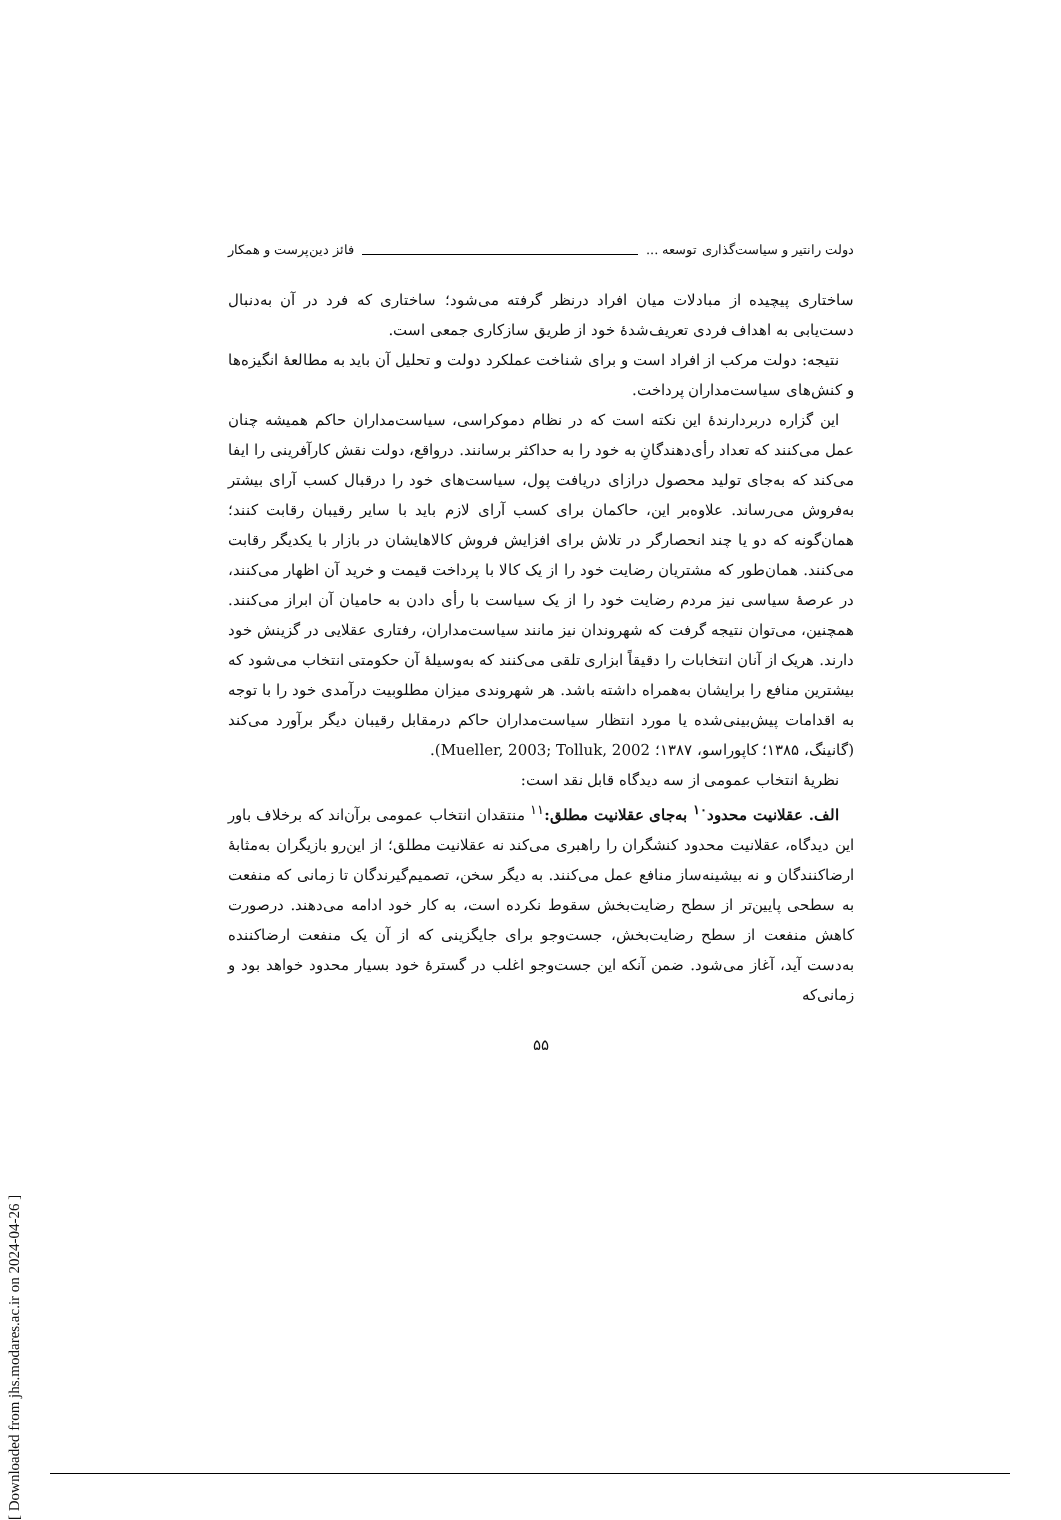دولت رانتیر و سیاست‌گذاری توسعه ... فائز دین‌پرست و همکار
ساختاری پیچیده از مبادلات میان افراد درنظر گرفته می‌شود؛ ساختاری که فرد در آن به‌دنبال دست‌یابی به اهداف فردی تعریف‌شدهٔ خود از طریق سازکاری جمعی است.
نتیجه: دولت مرکب از افراد است و برای شناخت عملکرد دولت و تحلیل آن باید به مطالعهٔ انگیزه‌ها و کنش‌های سیاست‌مداران پرداخت.
این گزاره دربردارندهٔ این نکته است که در نظام دموکراسی، سیاست‌مداران حاکم همیشه چنان عمل می‌کنند که تعداد رأی‌دهندگانِ به خود را به حداکثر برسانند. درواقع، دولت نقش کارآفرینی را ایفا می‌کند که به‌جای تولید محصول درازای دریافت پول، سیاست‌های خود را درقبال کسب آرای بیشتر به‌فروش می‌رساند. علاوه‌بر این، حاکمان برای کسب آرای لازم باید با سایر رقیبان رقابت کنند؛ همان‌گونه که دو یا چند انحصارگر در تلاش برای افزایش فروش کالاهایشان در بازار با یکدیگر رقابت می‌کنند. همان‌طور که مشتریان رضایت خود را از یک کالا با پرداخت قیمت و خرید آن اظهار می‌کنند، در عرصهٔ سیاسی نیز مردم رضایت خود را از یک سیاست با رأی دادن به حامیان آن ابراز می‌کنند. همچنین، می‌توان نتیجه گرفت که شهروندان نیز مانند سیاست‌مداران، رفتاری عقلایی در گزینش خود دارند. هریک از آنان انتخابات را دقیقاً ابزاری تلقی می‌کنند که به‌وسیلهٔ آن حکومتی انتخاب می‌شود که بیشترین منافع را برایشان به‌همراه داشته باشد. هر شهروندی میزان مطلوبیت درآمدی خود را با توجه به اقدامات پیش‌بینی‌شده یا مورد انتظار سیاست‌مداران حاکم درمقابل رقیبان دیگر برآورد می‌کند (گانینگ، ۱۳۸۵؛ کاپوراسو، ۱۳۸۷؛ Mueller, 2003; Tolluk, 2002).
نظریهٔ انتخاب عمومی از سه دیدگاه قابل نقد است:
الف. عقلانیت محدود<sup>۱۰</sup> به‌جای عقلانیت مطلق:<sup>۱۱</sup> منتقدان انتخاب عمومی برآن‌اند که برخلاف باور این دیدگاه، عقلانیت محدود کنشگران را راهبری می‌کند نه عقلانیت مطلق؛ از این‌رو بازیگران به‌مثابهٔ ارضاکنندگان و نه بیشینه‌ساز منافع عمل می‌کنند. به دیگر سخن، تصمیم‌گیرندگان تا زمانی که منفعت به سطحی پایین‌تر از سطح رضایت‌بخش سقوط نکرده است، به کار خود ادامه می‌دهند. درصورت کاهش منفعت از سطح رضایت‌بخش، جست‌وجو برای جایگزینی که از آن یک منفعت ارضاکننده به‌دست آید، آغاز می‌شود. ضمن آنکه این جست‌وجو اغلب در گسترهٔ خود بسیار محدود خواهد بود و زمانی‌که
۵۵
[ Downloaded from jhs.modares.ac.ir on 2024-04-26 ]